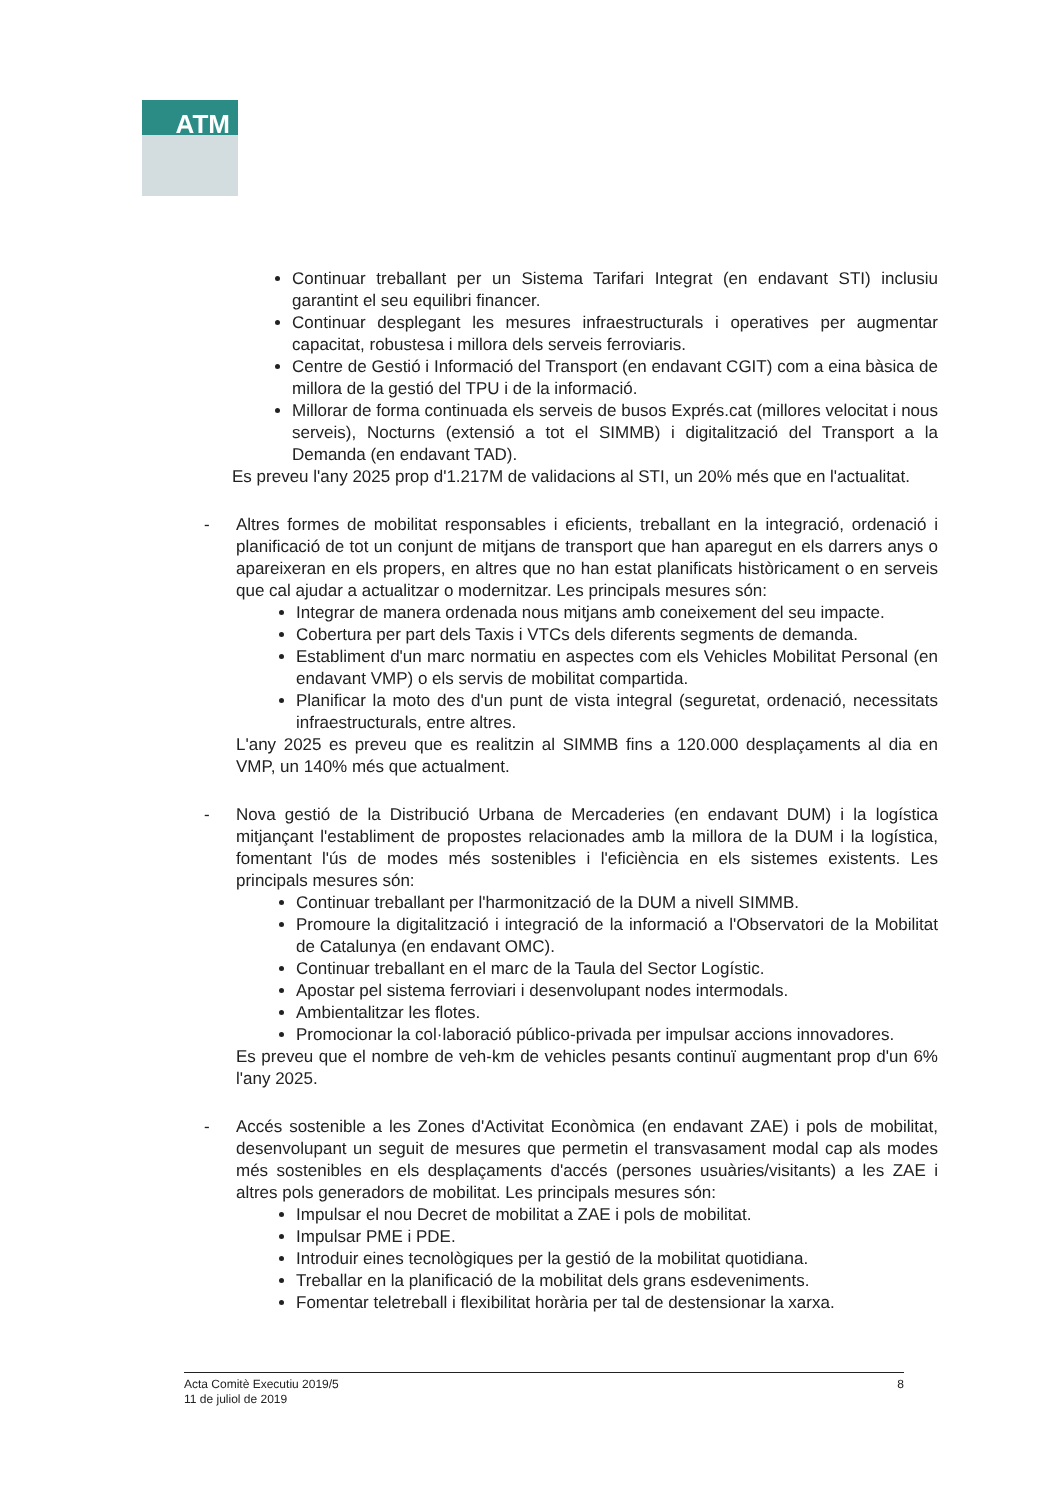ATM
Continuar treballant per un Sistema Tarifari Integrat (en endavant STI) inclusiu garantint el seu equilibri financer.
Continuar desplegant les mesures infraestructurals i operatives per augmentar capacitat, robustesa i millora dels serveis ferroviaris.
Centre de Gestió i Informació del Transport (en endavant CGIT) com a eina bàsica de millora de la gestió del TPU i de la informació.
Millorar de forma continuada els serveis de busos Exprés.cat (millores velocitat i nous serveis), Nocturns (extensió a tot el SIMMB) i digitalització del Transport a la Demanda (en endavant TAD).
Es preveu l'any 2025 prop d'1.217M de validacions al STI, un 20% més que en l'actualitat.
- Altres formes de mobilitat responsables i eficients, treballant en la integració, ordenació i planificació de tot un conjunt de mitjans de transport que han aparegut en els darrers anys o apareixeran en els propers, en altres que no han estat planificats històricament o en serveis que cal ajudar a actualitzar o modernitzar. Les principals mesures són:
Integrar de manera ordenada nous mitjans amb coneixement del seu impacte.
Cobertura per part dels Taxis i VTCs dels diferents segments de demanda.
Establiment d'un marc normatiu en aspectes com els Vehicles Mobilitat Personal (en endavant VMP) o els servis de mobilitat compartida.
Planificar la moto des d'un punt de vista integral (seguretat, ordenació, necessitats infraestructurals, entre altres.
L'any 2025 es preveu que es realitzin al SIMMB fins a 120.000 desplaçaments al dia en VMP, un 140% més que actualment.
- Nova gestió de la Distribució Urbana de Mercaderies (en endavant DUM) i la logística mitjançant l'establiment de propostes relacionades amb la millora de la DUM i la logística, fomentant l'ús de modes més sostenibles i l'eficiència en els sistemes existents. Les principals mesures són:
Continuar treballant per l'harmonització de la DUM a nivell SIMMB.
Promoure la digitalització i integració de la informació a l'Observatori de la Mobilitat de Catalunya (en endavant OMC).
Continuar treballant en el marc de la Taula del Sector Logístic.
Apostar pel sistema ferroviari i desenvolupant nodes intermodals.
Ambientalitzar les flotes.
Promocionar la col·laboració público-privada per impulsar accions innovadores.
Es preveu que el nombre de veh-km de vehicles pesants continuï augmentant prop d'un 6% l'any 2025.
- Accés sostenible a les Zones d'Activitat Econòmica (en endavant ZAE) i pols de mobilitat, desenvolupant un seguit de mesures que permetin el transvasament modal cap als modes més sostenibles en els desplaçaments d'accés (persones usuàries/visitants) a les ZAE i altres pols generadors de mobilitat. Les principals mesures són:
Impulsar el nou Decret de mobilitat a ZAE i pols de mobilitat.
Impulsar PME i PDE.
Introduir eines tecnològiques per la gestió de la mobilitat quotidiana.
Treballar en la planificació de la mobilitat dels grans esdeveniments.
Fomentar teletreball i flexibilitat horària per tal de destensionar la xarxa.
Acta Comitè Executiu 2019/5
11 de juliol de 2019
8